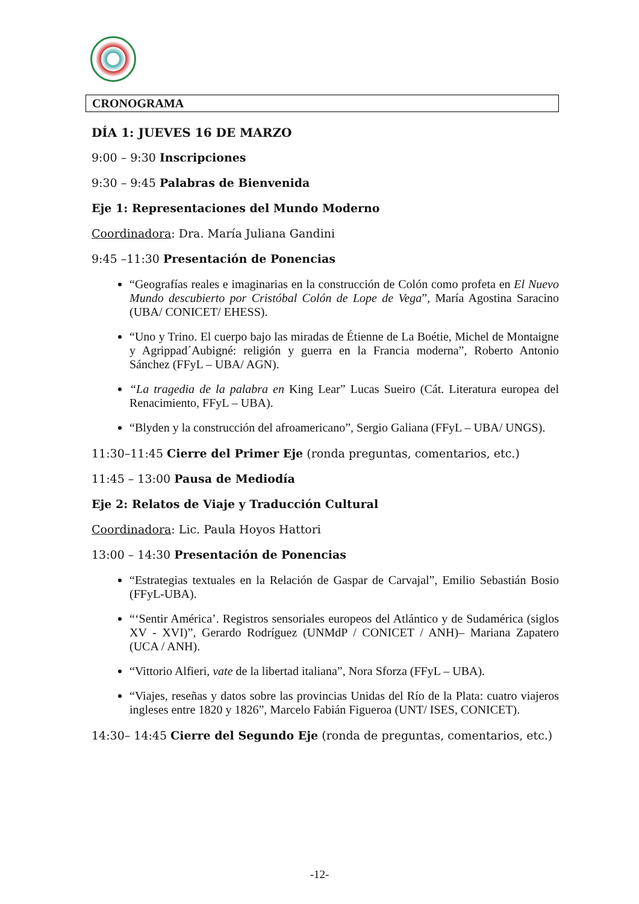CRONOGRAMA
DÍA 1: JUEVES 16 DE MARZO
9:00 – 9:30 Inscripciones
9:30 – 9:45 Palabras de Bienvenida
Eje 1: Representaciones del Mundo Moderno
Coordinadora: Dra. María Juliana Gandini
9:45 –11:30 Presentación de Ponencias
“Geografías reales e imaginarias en la construcción de Colón como profeta en El Nuevo Mundo descubierto por Cristóbal Colón de Lope de Vega”, María Agostina Saracino (UBA/ CONICET/ EHESS).
“Uno y Trino. El cuerpo bajo las miradas de Étienne de La Boétie, Michel de Montaigne y Agrippad´Aubigné: religión y guerra en la Francia moderna”, Roberto Antonio Sánchez (FFyL – UBA/ AGN).
“La tragedia de la palabra en King Lear” Lucas Sueiro (Cát. Literatura europea del Renacimiento, FFyL – UBA).
“Blyden y la construcción del afroamericano”, Sergio Galiana (FFyL – UBA/ UNGS).
11:30–11:45 Cierre del Primer Eje (ronda preguntas, comentarios, etc.)
11:45 – 13:00 Pausa de Mediodía
Eje 2: Relatos de Viaje y Traducción Cultural
Coordinadora: Lic. Paula Hoyos Hattori
13:00 – 14:30 Presentación de Ponencias
“Estrategias textuales en la Relación de Gaspar de Carvajal”, Emilio Sebastián Bosio (FFyL-UBA).
“‘Sentir América’. Registros sensoriales europeos del Atlántico y de Sudamérica (siglos XV - XVI)”, Gerardo Rodríguez (UNMdP / CONICET / ANH)– Mariana Zapatero (UCA / ANH).
“Vittorio Alfieri, vate de la libertad italiana”, Nora Sforza (FFyL – UBA).
“Viajes, reseñas y datos sobre las provincias Unidas del Río de la Plata: cuatro viajeros ingleses entre 1820 y 1826”, Marcelo Fabián Figueroa (UNT/ ISES, CONICET).
14:30– 14:45 Cierre del Segundo Eje (ronda de preguntas, comentarios, etc.)
-12-